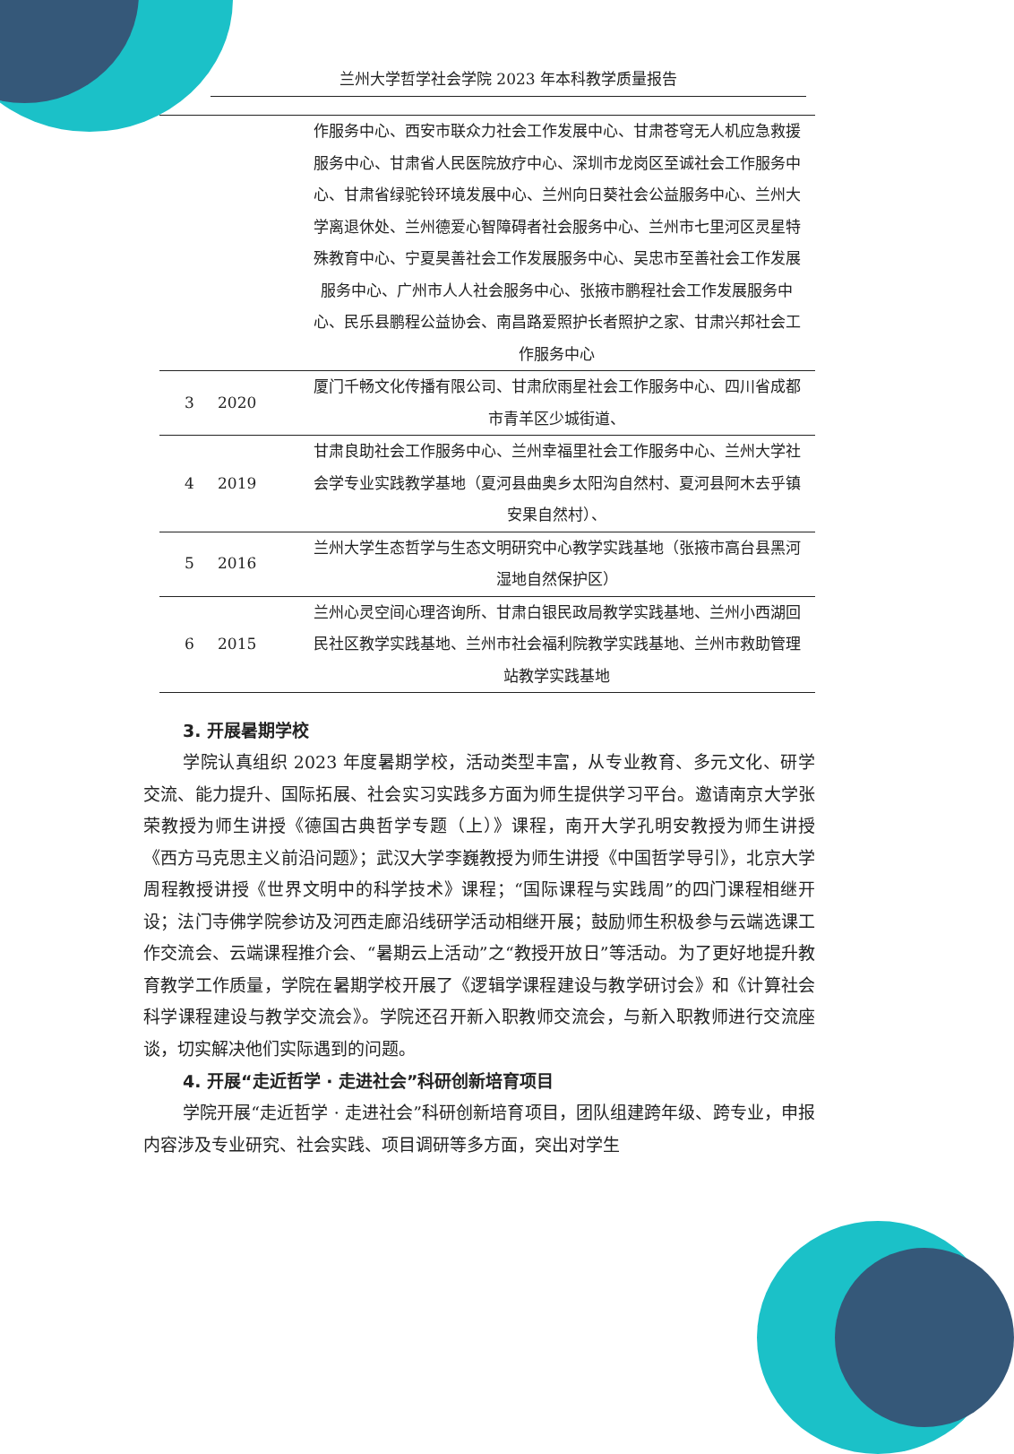兰州大学哲学社会学院 2023 年本科教学质量报告
| | | 作服务中心、西安市联众力社会工作发展中心、甘肃苍穹无人机应急救援服务中心、甘肃省人民医院放疗中心、深圳市龙岗区至诚社会工作服务中心、甘肃省绿驼铃环境发展中心、兰州向日葵社会公益服务中心、兰州大学离退休处、兰州德爱心智障碍者社会服务中心、兰州市七里河区灵星特殊教育中心、宁夏昊善社会工作发展服务中心、吴忠市至善社会工作发展服务中心、广州市人人社会服务中心、张掖市鹏程社会工作发展服务中心、民乐县鹏程公益协会、南昌路爱照护长者照护之家、甘肃兴邦社会工作服务中心 |
| 3 | 2020 | 厦门千畅文化传播有限公司、甘肃欣雨星社会工作服务中心、四川省成都市青羊区少城街道、 |
| 4 | 2019 | 甘肃良助社会工作服务中心、兰州幸福里社会工作服务中心、兰州大学社会学专业实践教学基地（夏河县曲奥乡太阳沟自然村、夏河县阿木去乎镇安果自然村）、 |
| 5 | 2016 | 兰州大学生态哲学与生态文明研究中心教学实践基地（张掖市高台县黑河湿地自然保护区） |
| 6 | 2015 | 兰州心灵空间心理咨询所、甘肃白银民政局教学实践基地、兰州小西湖回民社区教学实践基地、兰州市社会福利院教学实践基地、兰州市救助管理站教学实践基地 |
3. 开展暑期学校
学院认真组织 2023 年度暑期学校，活动类型丰富，从专业教育、多元文化、研学交流、能力提升、国际拓展、社会实习实践多方面为师生提供学习平台。邀请南京大学张荣教授为师生讲授《德国古典哲学专题（上）》课程，南开大学孔明安教授为师生讲授《西方马克思主义前沿问题》；武汉大学李巍教授为师生讲授《中国哲学导引》，北京大学周程教授讲授《世界文明中的科学技术》课程；“国际课程与实践周”的四门课程相继开设；法门寺佛学院参访及河西走廊沿线研学活动相继开展；鼓励师生积极参与云端选课工作交流会、云端课程推介会、“暑期云上活动”之“教授开放日”等活动。为了更好地提升教育教学工作质量，学院在暑期学校开展了《逻辑学课程建设与教学研讨会》和《计算社会科学课程建设与教学交流会》。学院还召开新入职教师交流会，与新入职教师进行交流座谈，切实解决他们实际遇到的问题。
4. 开展“走近哲学 · 走进社会”科研创新培育项目
学院开展“走近哲学 · 走进社会”科研创新培育项目，团队组建跨年级、跨专业，申报内容涉及专业研究、社会实践、项目调研等多方面，突出对学生